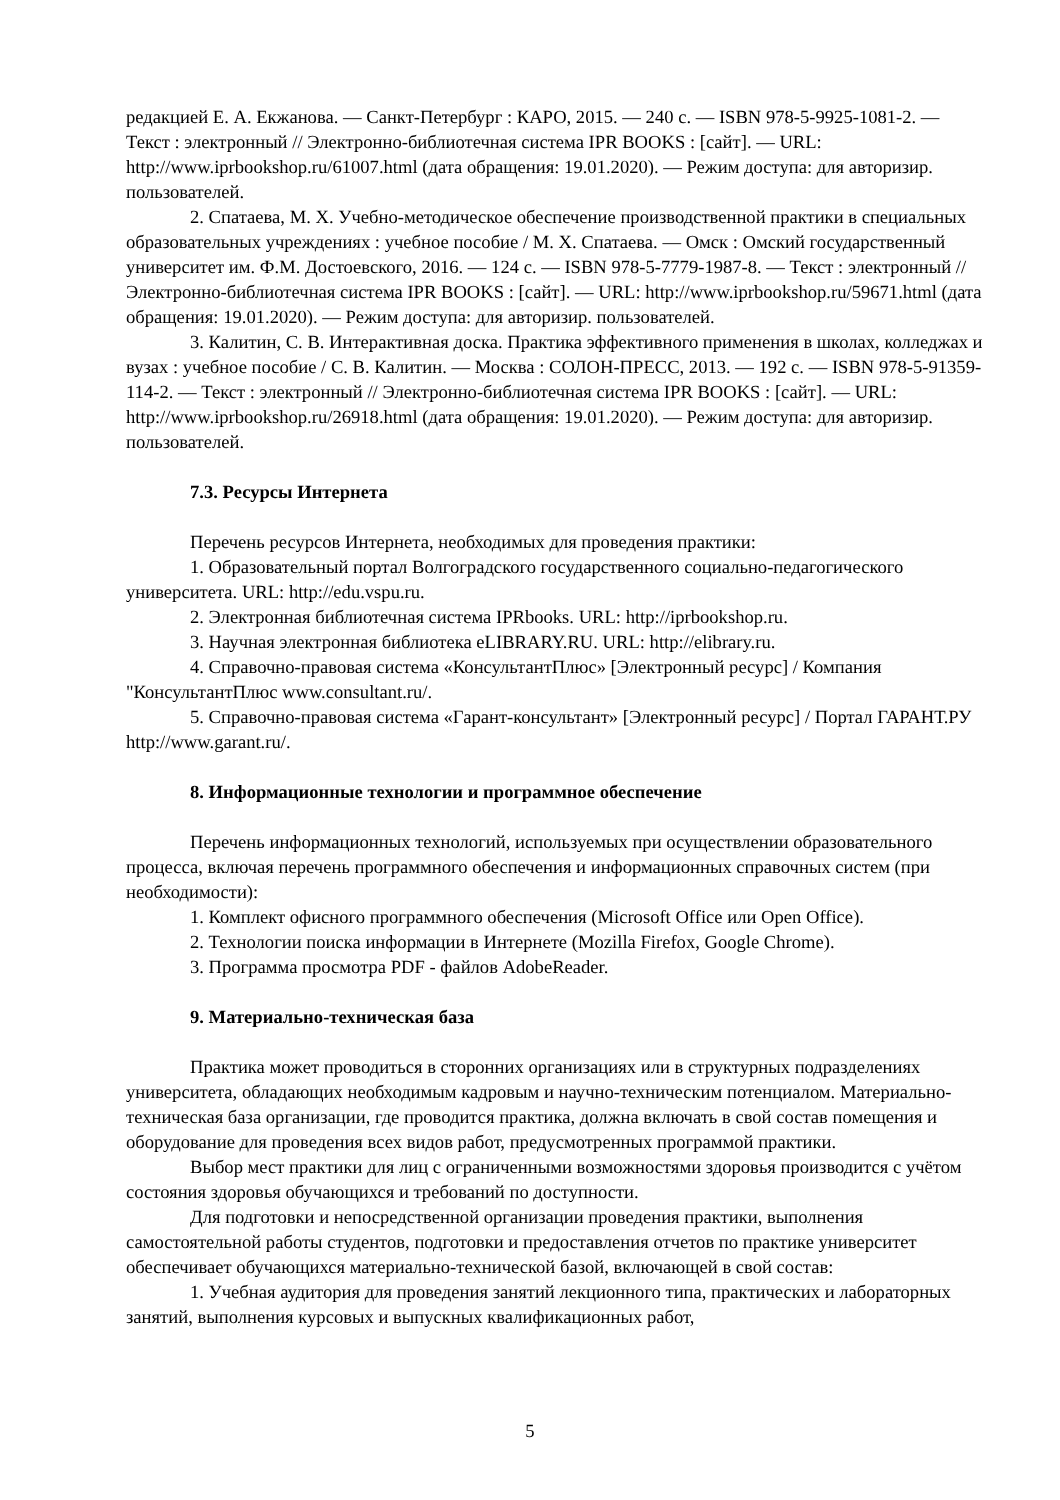редакцией Е. А. Екжанова. — Санкт-Петербург : КАРО, 2015. — 240 с. — ISBN 978-5-9925-1081-2. — Текст : электронный // Электронно-библиотечная система IPR BOOKS : [сайт]. — URL: http://www.iprbookshop.ru/61007.html (дата обращения: 19.01.2020). — Режим доступа: для авторизир. пользователей.
2. Спатаева, М. Х. Учебно-методическое обеспечение производственной практики в специальных образовательных учреждениях : учебное пособие / М. Х. Спатаева. — Омск : Омский государственный университет им. Ф.М. Достоевского, 2016. — 124 c. — ISBN 978-5-7779-1987-8. — Текст : электронный // Электронно-библиотечная система IPR BOOKS : [сайт]. — URL: http://www.iprbookshop.ru/59671.html (дата обращения: 19.01.2020). — Режим доступа: для авторизир. пользователей.
3. Калитин, С. В. Интерактивная доска. Практика эффективного применения в школах, колледжах и вузах : учебное пособие / С. В. Калитин. — Москва : СОЛОН-ПРЕСС, 2013. — 192 c. — ISBN 978-5-91359-114-2. — Текст : электронный // Электронно-библиотечная система IPR BOOKS : [сайт]. — URL: http://www.iprbookshop.ru/26918.html (дата обращения: 19.01.2020). — Режим доступа: для авторизир. пользователей.
7.3. Ресурсы Интернета
Перечень ресурсов Интернета, необходимых для проведения практики:
1. Образовательный портал Волгоградского государственного социально-педагогического университета. URL: http://edu.vspu.ru.
2. Электронная библиотечная система IPRbooks. URL: http://iprbookshop.ru.
3. Научная электронная библиотека eLIBRARY.RU. URL: http://elibrary.ru.
4. Справочно-правовая система «КонсультантПлюс» [Электронный ресурс] / Компания "КонсультантПлюс www.consultant.ru/.
5. Справочно-правовая система «Гарант-консультант» [Электронный ресурс] / Портал ГАРАНТ.РУ http://www.garant.ru/.
8. Информационные технологии и программное обеспечение
Перечень информационных технологий, используемых при осуществлении образовательного процесса, включая перечень программного обеспечения и информационных справочных систем (при необходимости):
1. Комплект офисного программного обеспечения (Microsoft Office или Open Office).
2. Технологии поиска информации в Интернете (Mozilla Firefox, Google Chrome).
3. Программа просмотра PDF - файлов AdobeReader.
9. Материально-техническая база
Практика может проводиться в сторонних организациях или в структурных подразделениях университета, обладающих необходимым кадровым и научно-техническим потенциалом. Материально-техническая база организации, где проводится практика, должна включать в свой состав помещения и оборудование для проведения всех видов работ, предусмотренных программой практики.
Выбор мест практики для лиц с ограниченными возможностями здоровья производится с учётом состояния здоровья обучающихся и требований по доступности.
Для подготовки и непосредственной организации проведения практики, выполнения самостоятельной работы студентов, подготовки и предоставления отчетов по практике университет обеспечивает обучающихся материально-технической базой, включающей в свой состав:
1. Учебная аудитория для проведения занятий лекционного типа, практических и лабораторных занятий, выполнения курсовых и выпускных квалификационных работ,
5